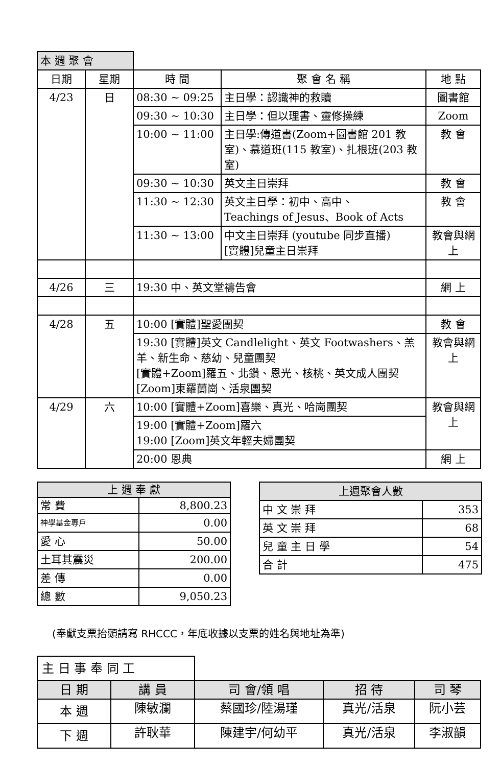| 本 週 聚 會 | | | | |
| 日期 | 星期 | 時 間 | 聚 會 名 稱 | 地 點 |
| 4/23 | 日 | 08:30 ~ 09:25 | 主日學：認識神的救贖 | 圖書館 |
| | | 09:30 ~ 10:30 | 主日學：但以理書、靈修操練 | Zoom |
| | | 10:00 ~ 11:00 | 主日學:傳道書(Zoom+圖書館 201 教室)、慕道班(115 教室)、扎根班(203 教室) | 教 會 |
| | | 09:30 ~ 10:30 | 英文主日崇拜 | 教 會 |
| | | 11:30 ~ 12:30 | 英文主日學：初中、高中、 Teachings of Jesus、Book of Acts | 教 會 |
| | | 11:30 ~ 13:00 | 中文主日崇拜 (youtube 同步直播) [實體]兒童主日崇拜 | 教會與網上 |
| 4/26 | 三 | 19:30 中、英文堂禱告會 | | 網 上 |
| 4/28 | 五 | 10:00 [實體]聖愛團契 | | 教 會 |
| | | 19:30 [實體]英文 Candlelight、英文 Footwashers、羔羊、新生命、慈幼、兒童團契 [實體+Zoom]羅五、北鑽、恩光、核桃、英文成人團契 [Zoom]東羅蘭崗、活泉團契 | | 教會與網上 |
| 4/29 | 六 | 10:00 [實體+Zoom]喜樂、真光、哈崗團契 | | 教會與網上 |
| | | 19:00 [實體+Zoom]羅六 19:00 [Zoom]英文年輕夫婦團契 | | |
| | | 20:00 恩典 | | 網 上 |
| 上 週 奉 獻 | |
| --- | --- |
| 常 費 | 8,800.23 |
| 神學基金專戶 | 0.00 |
| 愛 心 | 50.00 |
| 土耳其震災 | 200.00 |
| 差 傳 | 0.00 |
| 總 數 | 9,050.23 |
| 上週聚會人數 | |
| --- | --- |
| 中 文 崇 拜 | 353 |
| 英 文 崇 拜 | 68 |
| 兒 童 主 日 學 | 54 |
| 合 計 | 475 |
(奉獻支票抬頭請寫 RHCCC，年底收據以支票的姓名與地址為準)
| 主 日 事 奉 同 工 | | | | |
| 日 期 | 講 員 | 司 會/領 唱 | 招 待 | 司 琴 |
| 本 週 | 陳敏瀾 | 蔡國珍/陸湯瑾 | 真光/活泉 | 阮小芸 |
| 下 週 | 許耿華 | 陳建宇/何幼平 | 真光/活泉 | 李淑韻 |